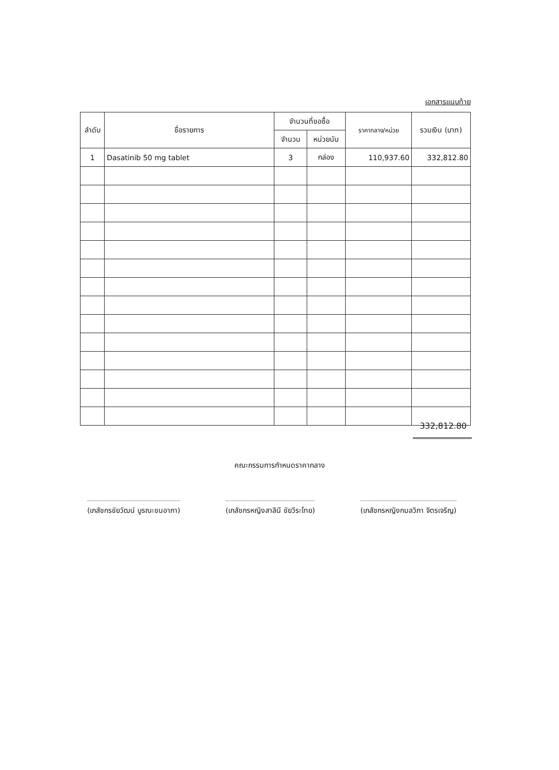เอกสารแนบท้าย
| ลำดับ | ชื่อรายการ | จำนวนที่ขอซื้อ | | ราคากลาง/หน่วย | รวมเงิน (บาท) |
| --- | --- | --- | --- | --- | --- |
| | | จำนวน | หน่วยนับ | | |
| 1 | Dasatinib 50 mg tablet | 3 | กล่อง | 110,937.60 | 332,812.80 |
332,812.80
คณะกรรมการกำหนดราคากลาง
(เภสัชกรชัยวัฒน์ บูรณะชนอาภา) (เภสัชกรหญิงสาลินี ชัยวีระไทย) (เภสัชกรหญิงกมลวิภา จิตรเจริญ)